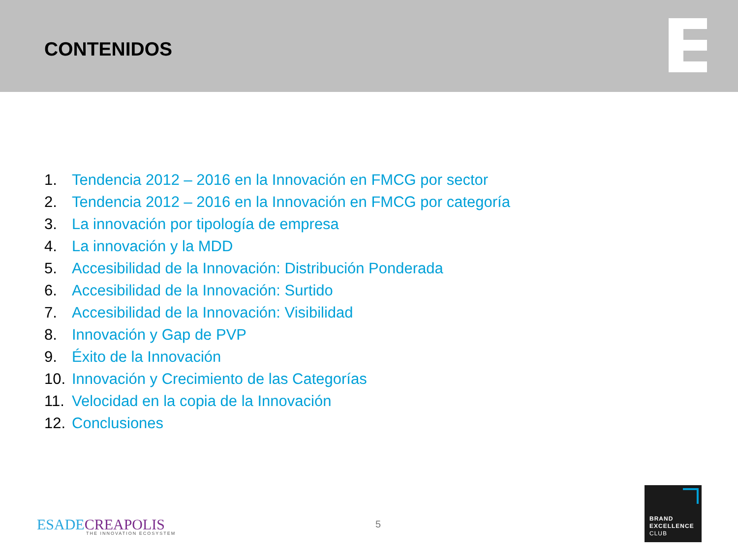CONTENIDOS
1. Tendencia 2012 – 2016 en la Innovación en FMCG por sector
2. Tendencia 2012 – 2016 en la Innovación en FMCG por categoría
3. La innovación por tipología de empresa
4. La innovación y la MDD
5. Accesibilidad de la Innovación: Distribución Ponderada
6. Accesibilidad de la Innovación: Surtido
7. Accesibilidad de la Innovación: Visibilidad
8. Innovación y Gap de PVP
9. Éxito de la Innovación
10. Innovación y Crecimiento de las Categorías
11. Velocidad en la copia de la Innovación
12. Conclusiones
ESADECREAPOLIS
THE INNOVATION ECOSYSTEM
5
BRAND
EXCELLENCE
CLUB